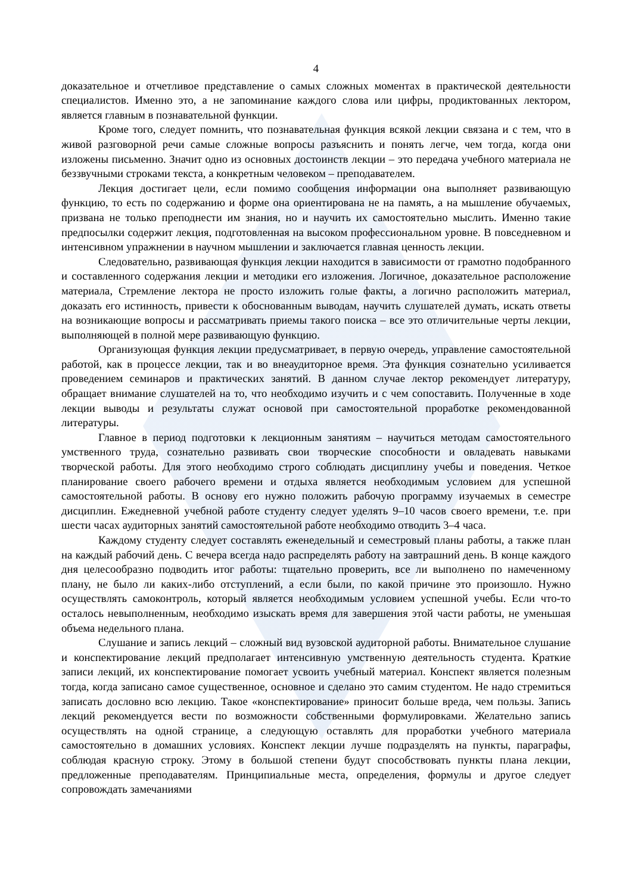4
доказательное и отчетливое представление о самых сложных моментах в практической деятельности специалистов. Именно это, а не запоминание каждого слова или цифры, продиктованных лектором, является главным в познавательной функции.
Кроме того, следует помнить, что познавательная функция всякой лекции связана и с тем, что в живой разговорной речи самые сложные вопросы разъяснить и понять легче, чем тогда, когда они изложены письменно. Значит одно из основных достоинств лекции – это передача учебного материала не беззвучными строками текста, а конкретным человеком – преподавателем.
Лекция достигает цели, если помимо сообщения информации она выполняет развивающую функцию, то есть по содержанию и форме она ориентирована не на память, а на мышление обучаемых, призвана не только преподнести им знания, но и научить их самостоятельно мыслить. Именно такие предпосылки содержит лекция, подготовленная на высоком профессиональном уровне. В повседневном и интенсивном упражнении в научном мышлении и заключается главная ценность лекции.
Следовательно, развивающая функция лекции находится в зависимости от грамотно подобранного и составленного содержания лекции и методики его изложения. Логичное, доказательное расположение материала, Стремление лектора не просто изложить голые факты, а логично расположить материал, доказать его истинность, привести к обоснованным выводам, научить слушателей думать, искать ответы на возникающие вопросы и рассматривать приемы такого поиска – все это отличительные черты лекции, выполняющей в полной мере развивающую функцию.
Организующая функция лекции предусматривает, в первую очередь, управление самостоятельной работой, как в процессе лекции, так и во внеаудиторное время. Эта функция сознательно усиливается проведением семинаров и практических занятий. В данном случае лектор рекомендует литературу, обращает внимание слушателей на то, что необходимо изучить и с чем сопоставить. Полученные в ходе лекции выводы и результаты служат основой при самостоятельной проработке рекомендованной литературы.
Главное в период подготовки к лекционным занятиям – научиться методам самостоятельного умственного труда, сознательно развивать свои творческие способности и овладевать навыками творческой работы. Для этого необходимо строго соблюдать дисциплину учебы и поведения. Четкое планирование своего рабочего времени и отдыха является необходимым условием для успешной самостоятельной работы. В основу его нужно положить рабочую программу изучаемых в семестре дисциплин. Ежедневной учебной работе студенту следует уделять 9–10 часов своего времени, т.е. при шести часах аудиторных занятий самостоятельной работе необходимо отводить 3–4 часа.
Каждому студенту следует составлять еженедельный и семестровый планы работы, а также план на каждый рабочий день. С вечера всегда надо распределять работу на завтрашний день. В конце каждого дня целесообразно подводить итог работы: тщательно проверить, все ли выполнено по намеченному плану, не было ли каких-либо отступлений, а если были, по какой причине это произошло. Нужно осуществлять самоконтроль, который является необходимым условием успешной учебы. Если что-то осталось невыполненным, необходимо изыскать время для завершения этой части работы, не уменьшая объема недельного плана.
Слушание и запись лекций – сложный вид вузовской аудиторной работы. Внимательное слушание и конспектирование лекций предполагает интенсивную умственную деятельность студента. Краткие записи лекций, их конспектирование помогает усвоить учебный материал. Конспект является полезным тогда, когда записано самое существенное, основное и сделано это самим студентом. Не надо стремиться записать дословно всю лекцию. Такое «конспектирование» приносит больше вреда, чем пользы. Запись лекций рекомендуется вести по возможности собственными формулировками. Желательно запись осуществлять на одной странице, а следующую оставлять для проработки учебного материала самостоятельно в домашних условиях. Конспект лекции лучше подразделять на пункты, параграфы, соблюдая красную строку. Этому в большой степени будут способствовать пункты плана лекции, предложенные преподавателям. Принципиальные места, определения, формулы и другое следует сопровождать замечаниями